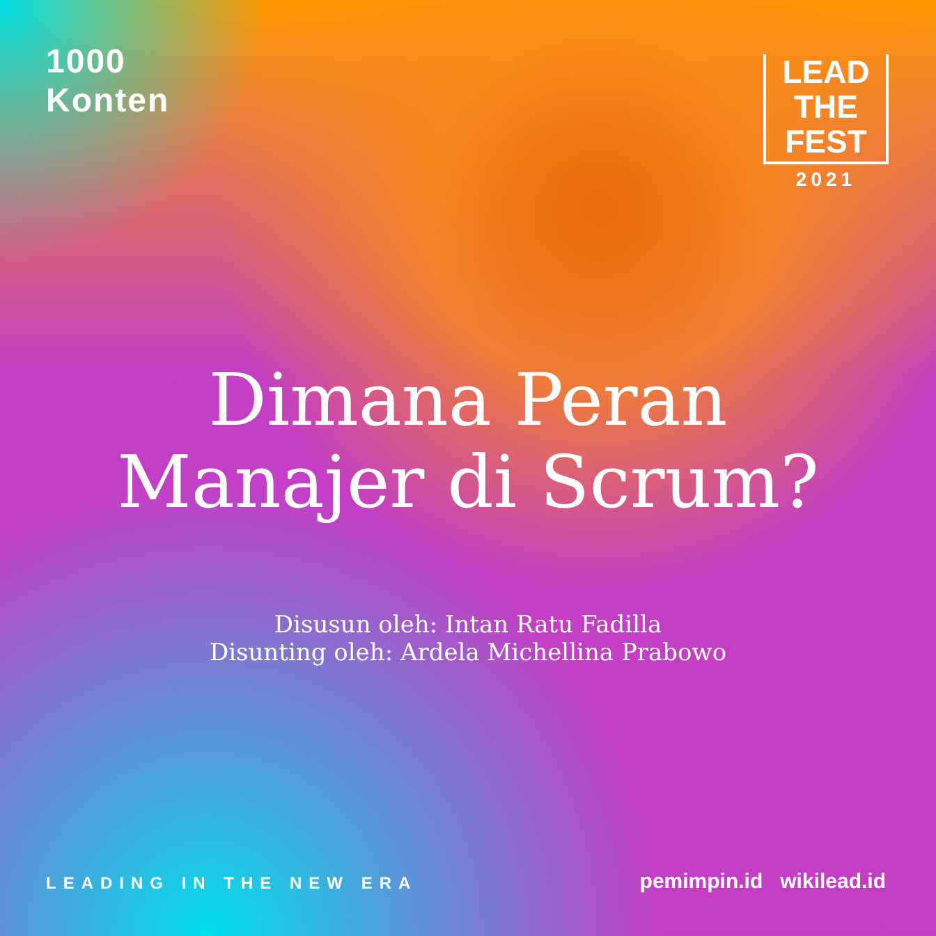1000
Konten
LEAD
THE
FEST
2021
Dimana Peran
Manajer di Scrum?
Disusun oleh: Intan Ratu Fadilla
Disunting oleh: Ardela Michellina Prabowo
LEADING IN THE NEW ERA pemimpin.id wikilead.id